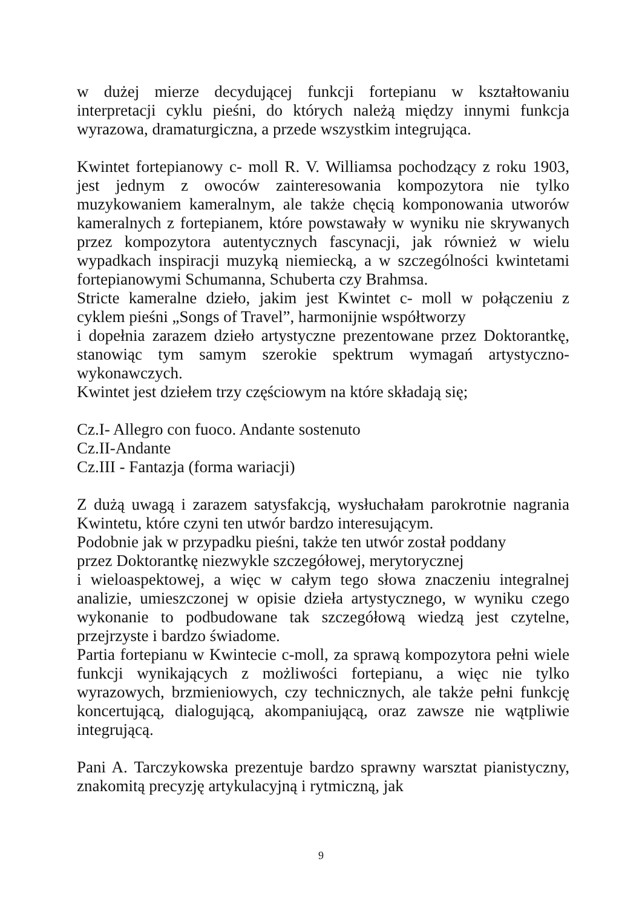w dużej mierze decydującej funkcji fortepianu w kształtowaniu interpretacji cyklu pieśni, do których należą między innymi funkcja wyrazowa, dramaturgiczna, a przede wszystkim integrująca.
Kwintet fortepianowy c- moll R. V. Williamsa pochodzący z roku 1903, jest jednym z owoców zainteresowania kompozytora nie tylko muzykowaniem kameralnym, ale także chęcią komponowania utworów kameralnych z fortepianem, które powstawały w wyniku nie skrywanych przez kompozytora autentycznych fascynacji, jak również w wielu wypadkach inspiracji muzyką niemiecką, a w szczególności kwintetami fortepianowymi Schumanna, Schuberta czy Brahmsa.
Stricte kameralne dzieło, jakim jest Kwintet c- moll w połączeniu z cyklem pieśni „Songs of Travel”, harmonijnie współtworzy
i dopełnia zarazem dzieło artystyczne prezentowane przez Doktorantkę, stanowiąc tym samym szerokie spektrum wymagań artystyczno- wykonawczych.
Kwintet jest dziełem trzy częściowym na które składają się;
Cz.I- Allegro con fuoco. Andante sostenuto
Cz.II-Andante
Cz.III - Fantazja (forma wariacji)
Z dużą uwagą i zarazem satysfakcją, wysłuchałam parokrotnie nagrania Kwintetu, które czyni ten utwór bardzo interesującym.
Podobnie jak w przypadku pieśni, także ten utwór został poddany
przez Doktorantkę niezwykle szczegółowej, merytorycznej
i wieloaspektowej, a więc w całym tego słowa znaczeniu integralnej analizie, umieszczonej w opisie dzieła artystycznego, w wyniku czego wykonanie to podbudowane tak szczegółową wiedzą jest czytelne, przejrzyste i bardzo świadome.
Partia fortepianu w Kwintecie c-moll, za sprawą kompozytora pełni wiele funkcji wynikających z możliwości fortepianu, a więc nie tylko wyrazowych, brzmieniowych, czy technicznych, ale także pełni funkcję koncertującą, dialogującą, akompaniującą, oraz zawsze nie wątpliwie integrującą.
Pani A. Tarczykowska prezentuje bardzo sprawny warsztat pianistyczny, znakomitą precyzję artykulacyjną i rytmiczną, jak
9